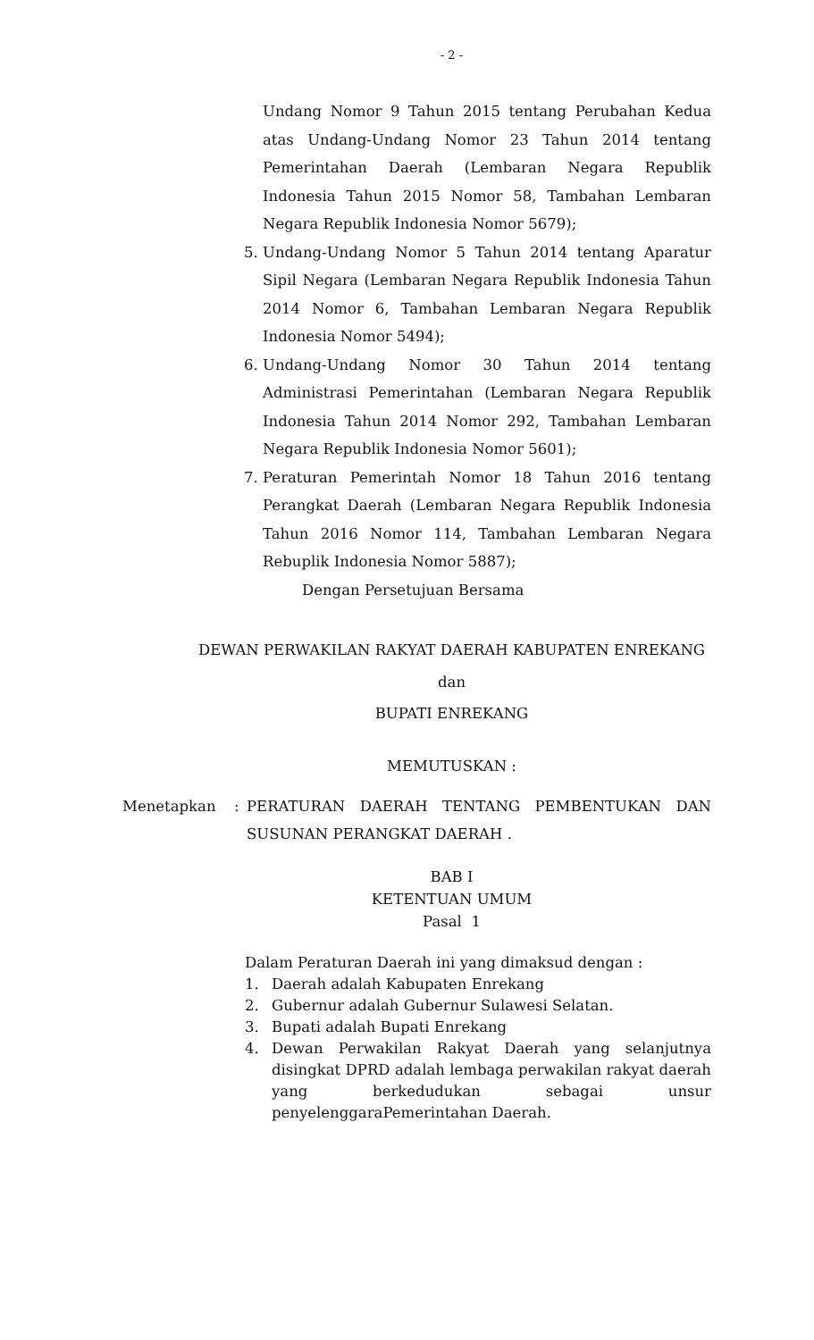- 2 -
Undang Nomor 9 Tahun 2015 tentang Perubahan Kedua atas Undang-Undang Nomor 23 Tahun 2014 tentang Pemerintahan Daerah (Lembaran Negara Republik Indonesia Tahun 2015 Nomor 58, Tambahan Lembaran Negara Republik Indonesia Nomor 5679);
5. Undang-Undang Nomor 5 Tahun 2014 tentang Aparatur Sipil Negara (Lembaran Negara Republik Indonesia Tahun 2014 Nomor 6, Tambahan Lembaran Negara Republik Indonesia Nomor 5494);
6. Undang-Undang Nomor 30 Tahun 2014 tentang Administrasi Pemerintahan (Lembaran Negara Republik Indonesia Tahun 2014 Nomor 292, Tambahan Lembaran Negara Republik Indonesia Nomor 5601);
7. Peraturan Pemerintah Nomor 18 Tahun 2016 tentang Perangkat Daerah (Lembaran Negara Republik Indonesia Tahun 2016 Nomor 114, Tambahan Lembaran Negara Rebuplik Indonesia Nomor 5887);
Dengan Persetujuan Bersama
DEWAN PERWAKILAN RAKYAT DAERAH KABUPATEN ENREKANG
dan
BUPATI ENREKANG
MEMUTUSKAN :
Menetapkan: PERATURAN DAERAH TENTANG PEMBENTUKAN DAN SUSUNAN PERANGKAT DAERAH .
BAB I
KETENTUAN UMUM
Pasal 1
Dalam Peraturan Daerah ini yang dimaksud dengan :
1. Daerah adalah Kabupaten Enrekang
2. Gubernur adalah Gubernur Sulawesi Selatan.
3. Bupati adalah Bupati Enrekang
4. Dewan Perwakilan Rakyat Daerah yang selanjutnya disingkat DPRD adalah lembaga perwakilan rakyat daerah yang berkedudukan sebagai unsur penyelenggaraPemerintahan Daerah.